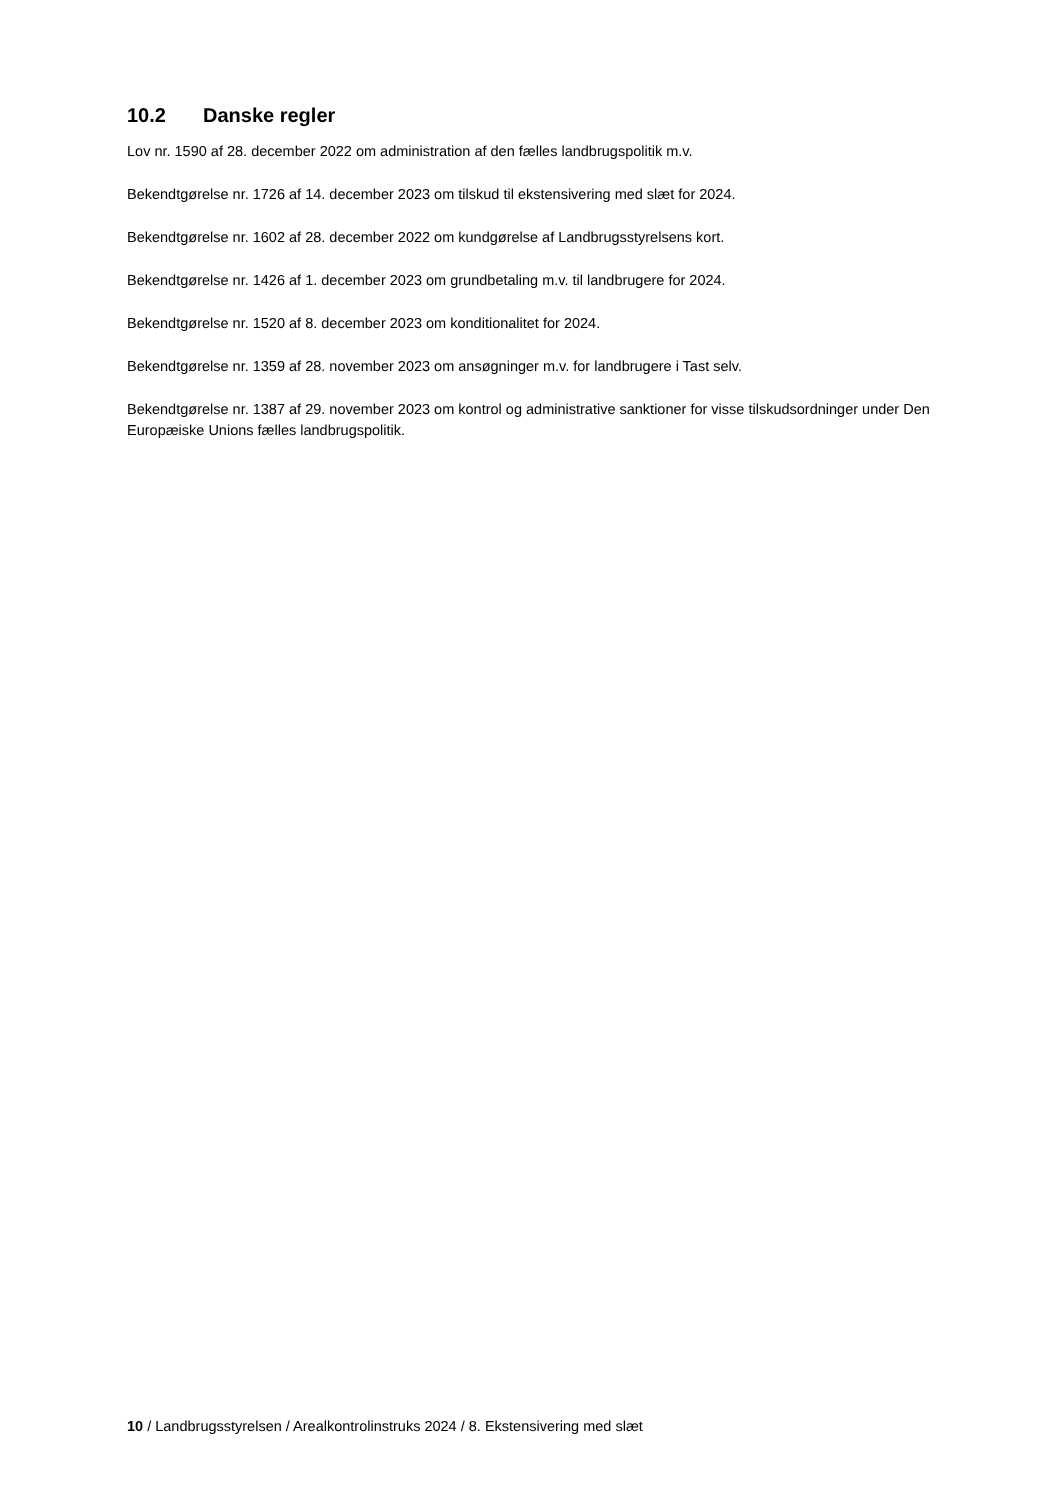10.2 Danske regler
Lov nr. 1590 af 28. december 2022 om administration af den fælles landbrugspolitik m.v.
Bekendtgørelse nr. 1726 af 14. december 2023 om tilskud til ekstensivering med slæt for 2024.
Bekendtgørelse nr. 1602 af 28. december 2022 om kundgørelse af Landbrugsstyrelsens kort.
Bekendtgørelse nr. 1426 af 1. december 2023 om grundbetaling m.v. til landbrugere for 2024.
Bekendtgørelse nr. 1520 af 8. december 2023 om konditionalitet for 2024.
Bekendtgørelse nr. 1359 af 28. november 2023 om ansøgninger m.v. for landbrugere i Tast selv.
Bekendtgørelse nr. 1387 af 29. november 2023 om kontrol og administrative sanktioner for visse tilskudsordninger under Den Europæiske Unions fælles landbrugspolitik.
10 / Landbrugsstyrelsen / Arealkontrolinstruks 2024 / 8. Ekstensivering med slæt